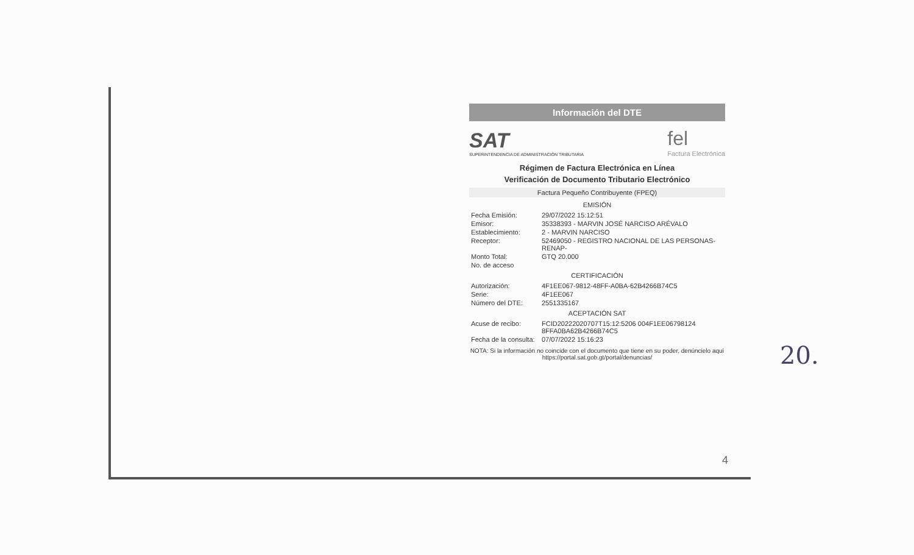Información del DTE
SAT
SUPERINTENDENCIA DE ADMINISTRACIÓN TRIBUTARIA
fel
Factura Electrónica
Régimen de Factura Electrónica en Línea
Verificación de Documento Tributario Electrónico
Factura Pequeño Contribuyente (FPEQ)
EMISIÓN
| Fecha Emisión: | 29/07/2022 15:12:51 |
| Emisor: | 35338393 - MARVIN JOSÉ NARCISO ARÉVALO |
| Establecimiento: | 2 - MARVIN NARCISO |
| Receptor: | 52469050 - REGISTRO NACIONAL DE LAS PERSONAS- RENAP- |
| Monto Total: | GTQ 20.000 |
| No. de acceso | |
CERTIFICACIÓN
| Autorización: | 4F1EE067-9812-48FF-A0BA-62B4266B74C5 |
| Serie: | 4F1EE067 |
| Número del DTE: | 2551335167 |
ACEPTACIÓN SAT
| Acuse de recibo: | FCID20222020707T15:12:5206 004F1EE06798124 8FFA0BA62B4266B74C5 |
| Fecha de la consulta: | 07/07/2022 15:16:23 |
NOTA: Si la información no coincide con el documento que tiene en su poder, denúncielo aquí
https://portal.sat.gob.gt/portal/denuncias/
20.
4